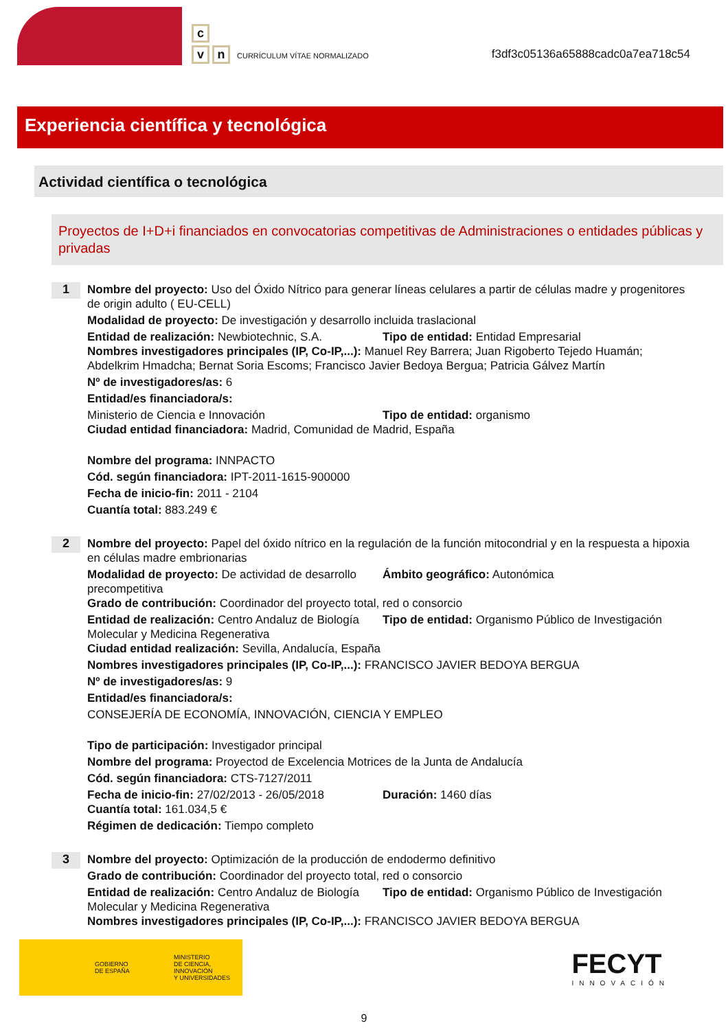c
v n
CURRÍCULUM VÍTAE NORMALIZADO
f3df3c05136a65888cadc0a7ea718c54
Experiencia científica y tecnológica
Actividad científica o tecnológica
Proyectos de I+D+i financiados en convocatorias competitivas de Administraciones o entidades públicas y privadas
1
Nombre del proyecto: Uso del Óxido Nítrico para generar líneas celulares a partir de células madre y progenitores de origin adulto ( EU-CELL)
Modalidad de proyecto: De investigación y desarrollo incluida traslacional
Entidad de realización: Newbiotechnic, S.A.
Tipo de entidad: Entidad Empresarial
Nombres investigadores principales (IP, Co-IP,...): Manuel Rey Barrera; Juan Rigoberto Tejedo Huamán; Abdelkrim Hmadcha; Bernat Soria Escoms; Francisco Javier Bedoya Bergua; Patricia Gálvez Martín
Nº de investigadores/as: 6
Entidad/es financiadora/s:
Ministerio de Ciencia e Innovación Tipo de entidad: organismo
Ciudad entidad financiadora: Madrid, Comunidad de Madrid, España
Nombre del programa: INNPACTO
Cód. según financiadora: IPT-2011-1615-900000
Fecha de inicio-fin: 2011 - 2104
Cuantía total: 883.249 €
2
Nombre del proyecto: Papel del óxido nítrico en la regulación de la función mitocondrial y en la respuesta a hipoxia en células madre embrionarias
Modalidad de proyecto: De actividad de desarrollo precompetitiva
Ámbito geográfico: Autonómica
Grado de contribución: Coordinador del proyecto total, red o consorcio
Entidad de realización: Centro Andaluz de Biología Molecular y Medicina Regenerativa
Tipo de entidad: Organismo Público de Investigación
Ciudad entidad realización: Sevilla, Andalucía, España
Nombres investigadores principales (IP, Co-IP,...): FRANCISCO JAVIER BEDOYA BERGUA
Nº de investigadores/as: 9
Entidad/es financiadora/s:
CONSEJERÍA DE ECONOMÍA, INNOVACIÓN, CIENCIA Y EMPLEO
Tipo de participación: Investigador principal
Nombre del programa: Proyectod de Excelencia Motrices de la Junta de Andalucía
Cód. según financiadora: CTS-7127/2011
Fecha de inicio-fin: 27/02/2013 - 26/05/2018
Duración: 1460 días
Cuantía total: 161.034,5 €
Régimen de dedicación: Tiempo completo
3
Nombre del proyecto: Optimización de la producción de endodermo definitivo
Grado de contribución: Coordinador del proyecto total, red o consorcio
Entidad de realización: Centro Andaluz de Biología Molecular y Medicina Regenerativa
Tipo de entidad: Organismo Público de Investigación
Nombres investigadores principales (IP, Co-IP,...): FRANCISCO JAVIER BEDOYA BERGUA
GOBIERNO
DE ESPAÑA
MINISTERIO
DE CIENCIA, INNOVACIÓN
Y UNIVERSIDADES
FECYT
INNOVACIÓN
9